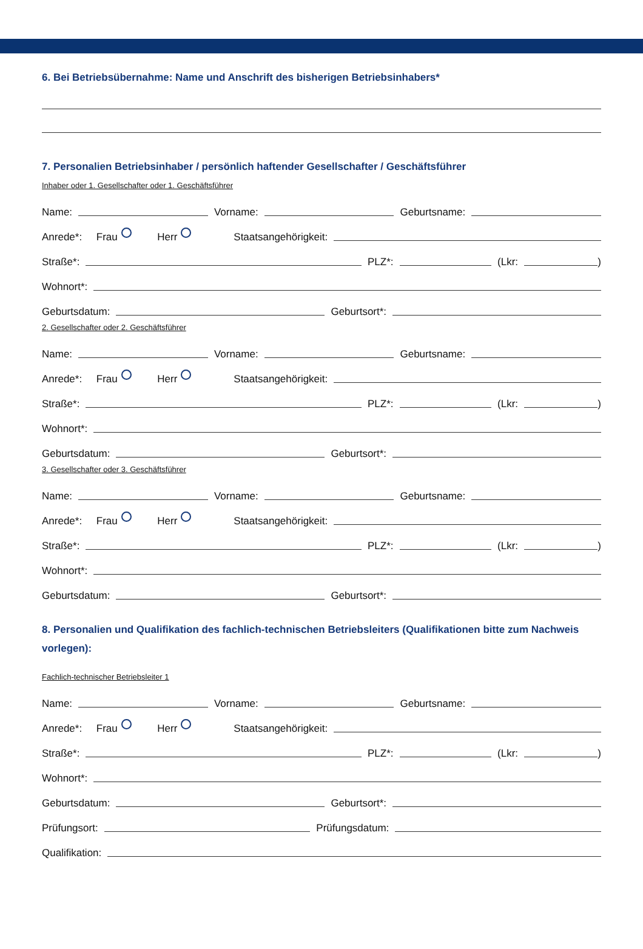6. Bei Betriebsübernahme: Name und Anschrift des bisherigen Betriebsinhabers*
7. Personalien Betriebsinhaber / persönlich haftender Gesellschafter / Geschäftsführer
Inhaber oder 1. Gesellschafter oder 1. Geschäftsführer
Name:
Vorname:
Geburtsname:
Anrede*: Frau Herr Staatsangehörigkeit:
Straße*:
PLZ*:
(Lkr:
)
Wohnort*:
Geburtsdatum:
Geburtsort*:
2. Gesellschafter oder 2. Geschäftsführer
Name:
Vorname:
Geburtsname:
Anrede*: Frau Herr Staatsangehörigkeit:
Straße*:
PLZ*:
(Lkr:
)
Wohnort*:
Geburtsdatum:
Geburtsort*:
3. Gesellschafter oder 3. Geschäftsführer
Name:
Vorname:
Geburtsname:
Anrede*: Frau Herr Staatsangehörigkeit:
Straße*:
PLZ*:
(Lkr:
)
Wohnort*:
Geburtsdatum:
Geburtsort*:
8. Personalien und Qualifikation des fachlich-technischen Betriebsleiters (Qualifikationen bitte zum Nachweis vorlegen):
Fachlich-technischer Betriebsleiter 1
Name:
Vorname:
Geburtsname:
Anrede*: Frau Herr Staatsangehörigkeit:
Straße*:
PLZ*:
(Lkr:
)
Wohnort*:
Geburtsdatum:
Geburtsort*:
Prüfungsort:
Prüfungsdatum:
Qualifikation: